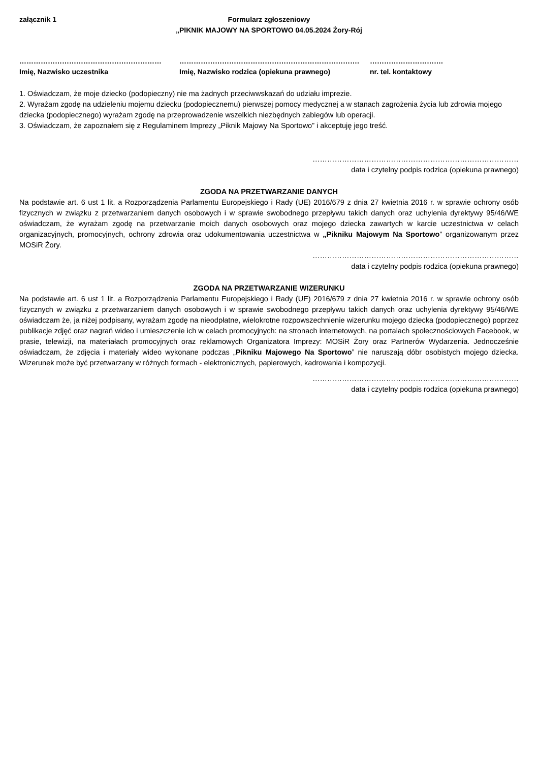załącznik 1 Formularz zgłoszeniowy
„PIKNIK MAJOWY NA SPORTOWO 04.05.2024 Żory-Rój
……………………………………………………
Imię, Nazwisko uczestnika
………………………………………………………………….
Imię, Nazwisko rodzica (opiekuna prawnego)
………………………….
nr. tel. kontaktowy
1. Oświadczam, że moje dziecko (podopieczny) nie ma żadnych przeciwwskazań do udziału imprezie.
2. Wyrażam zgodę na udzieleniu mojemu dziecku (podopiecznemu) pierwszej pomocy medycznej a w stanach zagrożenia życia lub zdrowia mojego dziecka (podopiecznego) wyrażam zgodę na przeprowadzenie wszelkich niezbędnych zabiegów lub operacji.
3. Oświadczam, że zapoznałem się z Regulaminem Imprezy „Piknik Majowy Na Sportowo” i akceptuję jego treść.
…………………………………………………………………………
data i czytelny podpis rodzica (opiekuna prawnego)
ZGODA NA PRZETWARZANIE DANYCH
Na podstawie art. 6 ust 1 lit. a Rozporządzenia Parlamentu Europejskiego i Rady (UE) 2016/679 z dnia 27 kwietnia 2016 r. w sprawie ochrony osób fizycznych w związku z przetwarzaniem danych osobowych i w sprawie swobodnego przepływu takich danych oraz uchylenia dyrektywy 95/46/WE oświadczam, że wyrażam zgodę na przetwarzanie moich danych osobowych oraz mojego dziecka zawartych w karcie uczestnictwa w celach organizacyjnych, promocyjnych, ochrony zdrowia oraz udokumentowania uczestnictwa w „Pikniku Majowym Na Sportowo” organizowanym przez MOSiR Żory.
…………………………………………………………………………
data i czytelny podpis rodzica (opiekuna prawnego)
ZGODA NA PRZETWARZANIE WIZERUNKU
Na podstawie art. 6 ust 1 lit. a Rozporządzenia Parlamentu Europejskiego i Rady (UE) 2016/679 z dnia 27 kwietnia 2016 r. w sprawie ochrony osób fizycznych w związku z przetwarzaniem danych osobowych i w sprawie swobodnego przepływu takich danych oraz uchylenia dyrektywy 95/46/WE oświadczam że, ja niżej podpisany, wyrażam zgodę na nieodpłatne, wielokrotne rozpowszechnienie wizerunku mojego dziecka (podopiecznego) poprzez publikacje zdjęć oraz nagrań wideo i umieszczenie ich w celach promocyjnych: na stronach internetowych, na portalach społecznościowych Facebook, w prasie, telewizji, na materiałach promocyjnych oraz reklamowych Organizatora Imprezy: MOSiR Żory oraz Partnerów Wydarzenia. Jednocześnie oświadczam, że zdjęcia i materiały wideo wykonane podczas „Pikniku Majowego Na Sportowo” nie naruszają dóbr osobistych mojego dziecka. Wizerunek może być przetwarzany w różnych formach - elektronicznych, papierowych, kadrowania i kompozycji.
…………………………………………………………………………
data i czytelny podpis rodzica (opiekuna prawnego)